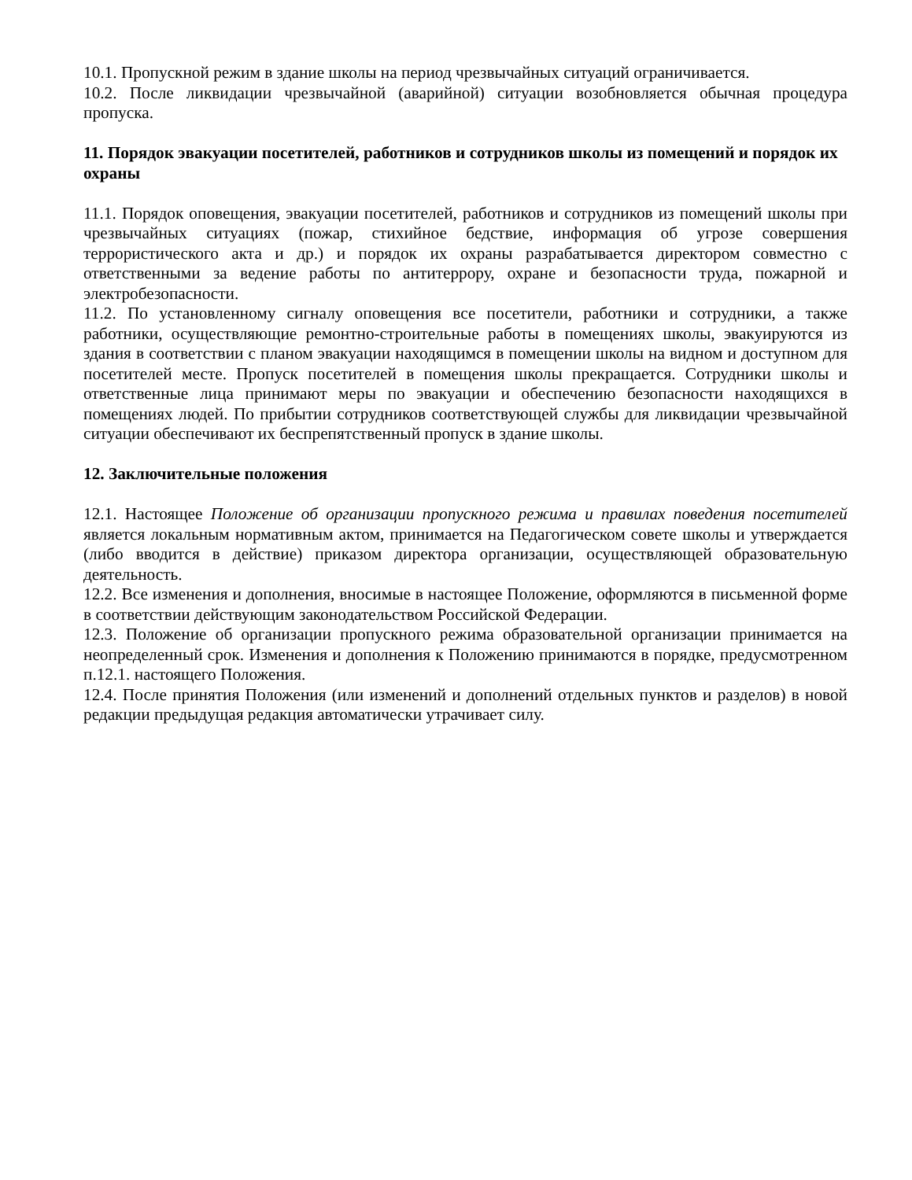10.1. Пропускной режим в здание школы на период чрезвычайных ситуаций ограничивается.
10.2. После ликвидации чрезвычайной (аварийной) ситуации возобновляется обычная процедура пропуска.
11. Порядок эвакуации посетителей, работников и сотрудников школы из помещений и порядок их охраны
11.1. Порядок оповещения, эвакуации посетителей, работников и сотрудников из помещений школы при чрезвычайных ситуациях (пожар, стихийное бедствие, информация об угрозе совершения террористического акта и др.) и порядок их охраны разрабатывается директором совместно с ответственными за ведение работы по антитеррору, охране и безопасности труда, пожарной и электробезопасности.
11.2. По установленному сигналу оповещения все посетители, работники и сотрудники, а также работники, осуществляющие ремонтно-строительные работы в помещениях школы, эвакуируются из здания в соответствии с планом эвакуации находящимся в помещении школы на видном и доступном для посетителей месте. Пропуск посетителей в помещения школы прекращается. Сотрудники школы и ответственные лица принимают меры по эвакуации и обеспечению безопасности находящихся в помещениях людей. По прибытии сотрудников соответствующей службы для ликвидации чрезвычайной ситуации обеспечивают их беспрепятственный пропуск в здание школы.
12. Заключительные положения
12.1. Настоящее Положение об организации пропускного режима и правилах поведения посетителей является локальным нормативным актом, принимается на Педагогическом совете школы и утверждается (либо вводится в действие) приказом директора организации, осуществляющей образовательную деятельность.
12.2. Все изменения и дополнения, вносимые в настоящее Положение, оформляются в письменной форме в соответствии действующим законодательством Российской Федерации.
12.3. Положение об организации пропускного режима образовательной организации принимается на неопределенный срок. Изменения и дополнения к Положению принимаются в порядке, предусмотренном п.12.1. настоящего Положения.
12.4. После принятия Положения (или изменений и дополнений отдельных пунктов и разделов) в новой редакции предыдущая редакция автоматически утрачивает силу.